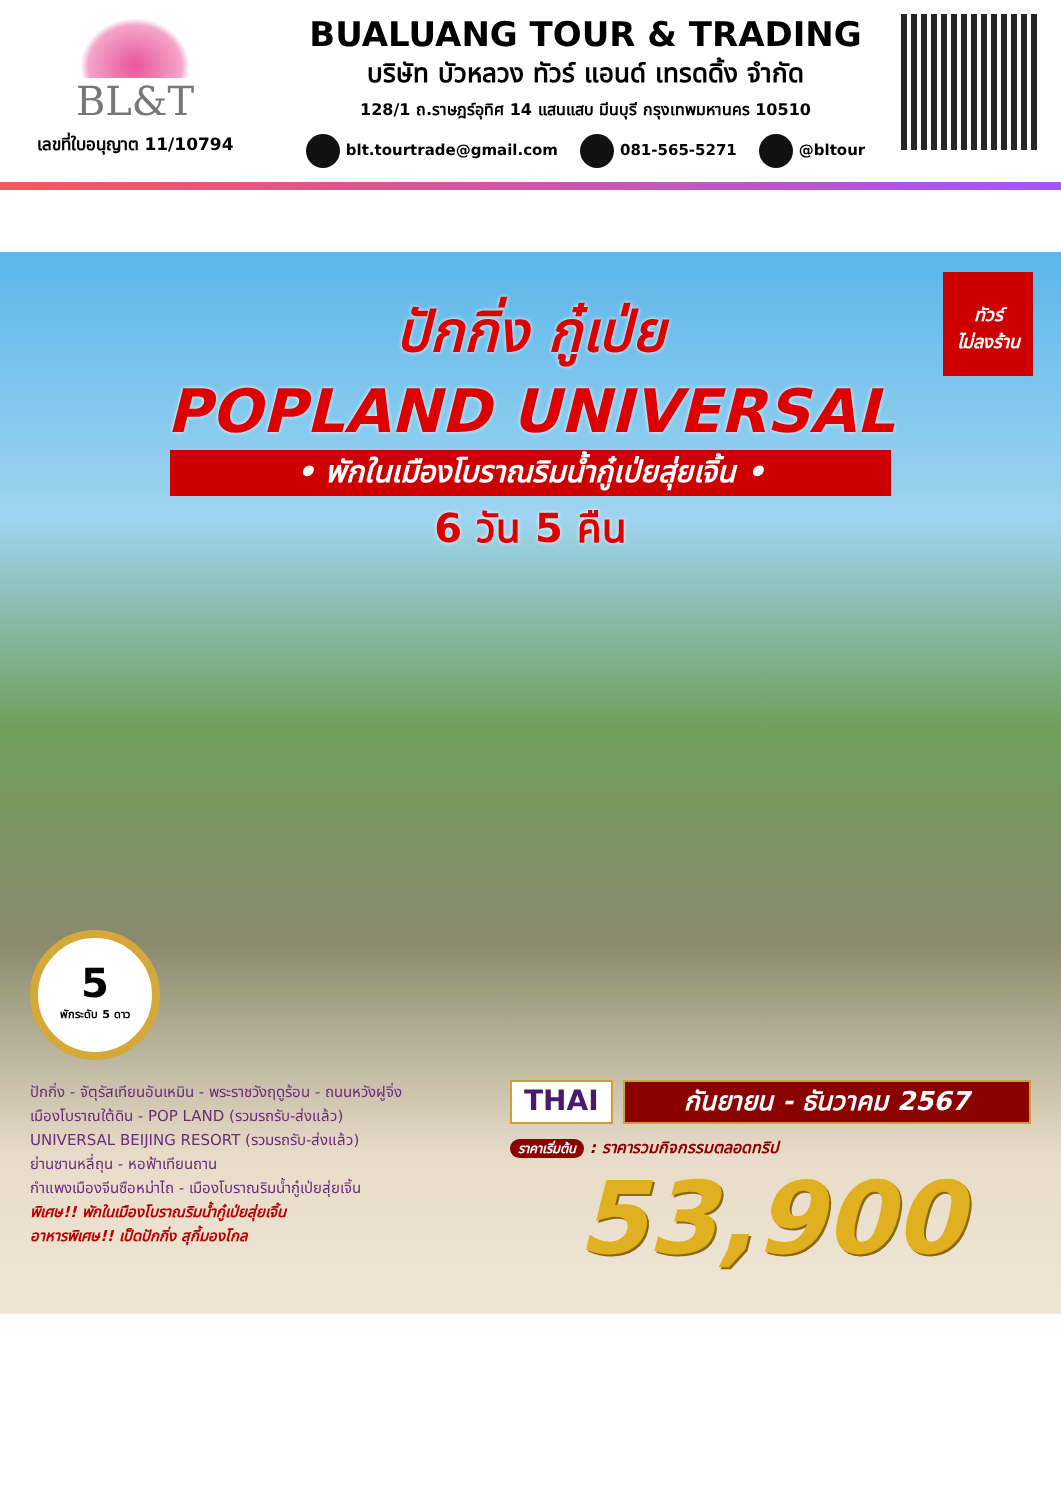BL&T
เลขที่ใบอนุญาต 11/10794
BUALUANG TOUR & TRADING
บริษัท บัวหลวง ทัวร์ แอนด์ เทรดดิ้ง จำกัด
128/1 ถ.ราษฎร์อุทิศ 14 แสนแสบ มีนบุรี กรุงเทพมหานคร 10510
blt.tourtrade@gmail.com 081-565-5271 @bltour
ทัวร์
ไม่ลงร้าน
ปักกิ่ง กู๋เป่ย
POPLAND UNIVERSAL
• พักในเมืองโบราณริมน้ำกู๋เป่ยสุ่ยเจิ้น •
6 วัน 5 คืน
5
พักระดับ 5 ดาว
ปักกิ่ง - จัตุรัสเทียนอันเหมิน - พระราชวังฤดูร้อน - ถนนหวังฝูจิ่ง
เมืองโบราณใต้ดิน - POP LAND (รวมรถรับ-ส่งแล้ว)
UNIVERSAL BEIJING RESORT (รวมรถรับ-ส่งแล้ว)
ย่านซานหลี่ถุน - หอฟ้าเทียนถาน
กำแพงเมืองจีนซือหม่าไถ - เมืองโบราณริมน้ำกู๋เป่ยสุ่ยเจิ้น
พิเศษ!! พักในเมืองโบราณริมน้ำกู๋เป่ยสุ่ยเจิ้น
อาหารพิเศษ!! เป็ดปักกิ่ง สุกี้มองโกล
THAI กันยายน - ธันวาคม 2567
ราคาเริ่มต้น : ราคารวมกิจกรรมตลอดทริป
53,900